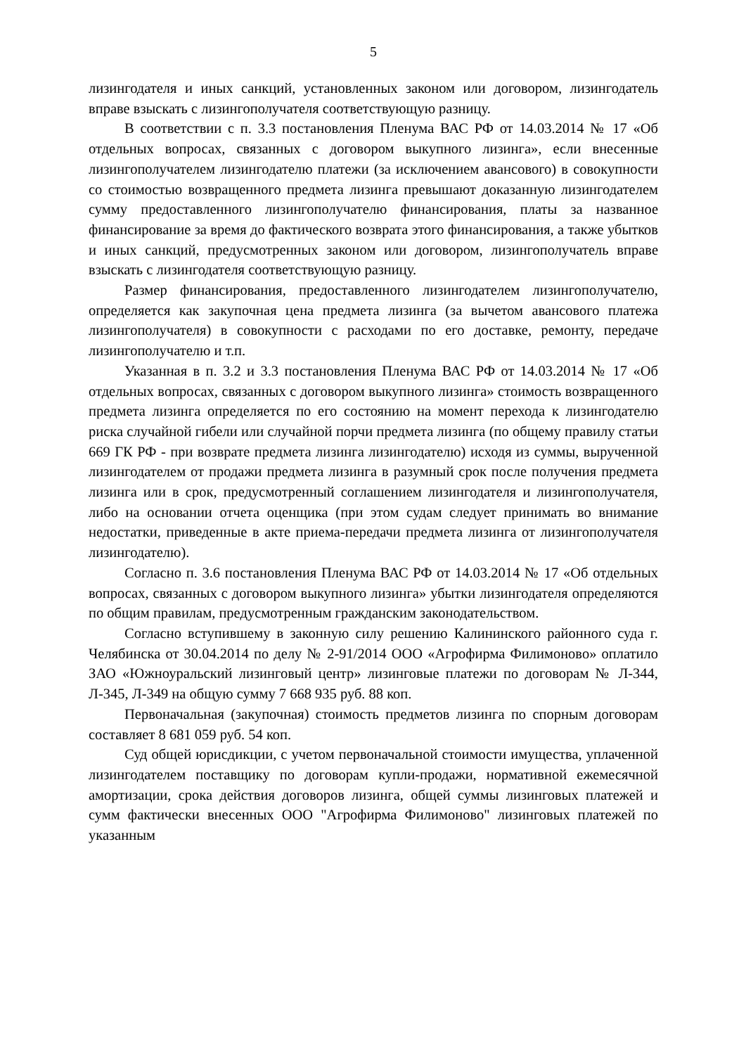5
лизингодателя и иных санкций, установленных законом или договором, лизингодатель вправе взыскать с лизингополучателя соответствующую разницу.
В соответствии с п. 3.3 постановления Пленума ВАС РФ от 14.03.2014 № 17 «Об отдельных вопросах, связанных с договором выкупного лизинга», если внесенные лизингополучателем лизингодателю платежи (за исключением авансового) в совокупности со стоимостью возвращенного предмета лизинга превышают доказанную лизингодателем сумму предоставленного лизингополучателю финансирования, платы за названное финансирование за время до фактического возврата этого финансирования, а также убытков и иных санкций, предусмотренных законом или договором, лизингополучатель вправе взыскать с лизингодателя соответствующую разницу.
Размер финансирования, предоставленного лизингодателем лизингополучателю, определяется как закупочная цена предмета лизинга (за вычетом авансового платежа лизингополучателя) в совокупности с расходами по его доставке, ремонту, передаче лизингополучателю и т.п.
Указанная в п. 3.2 и 3.3 постановления Пленума ВАС РФ от 14.03.2014 № 17 «Об отдельных вопросах, связанных с договором выкупного лизинга» стоимость возвращенного предмета лизинга определяется по его состоянию на момент перехода к лизингодателю риска случайной гибели или случайной порчи предмета лизинга (по общему правилу статьи 669 ГК РФ - при возврате предмета лизинга лизингодателю) исходя из суммы, вырученной лизингодателем от продажи предмета лизинга в разумный срок после получения предмета лизинга или в срок, предусмотренный соглашением лизингодателя и лизингополучателя, либо на основании отчета оценщика (при этом судам следует принимать во внимание недостатки, приведенные в акте приема-передачи предмета лизинга от лизингополучателя лизингодателю).
Согласно п. 3.6 постановления Пленума ВАС РФ от 14.03.2014 № 17 «Об отдельных вопросах, связанных с договором выкупного лизинга» убытки лизингодателя определяются по общим правилам, предусмотренным гражданским законодательством.
Согласно вступившему в законную силу решению Калининского районного суда г. Челябинска от 30.04.2014 по делу № 2-91/2014 ООО «Агрофирма Филимоново» оплатило ЗАО «Южноуральский лизинговый центр» лизинговые платежи по договорам № Л-344, Л-345, Л-349 на общую сумму 7 668 935 руб. 88 коп.
Первоначальная (закупочная) стоимость предметов лизинга по спорным договорам составляет 8 681 059 руб. 54 коп.
Суд общей юрисдикции, с учетом первоначальной стоимости имущества, уплаченной лизингодателем поставщику по договорам купли-продажи, нормативной ежемесячной амортизации, срока действия договоров лизинга, общей суммы лизинговых платежей и сумм фактически внесенных ООО "Агрофирма Филимоново" лизинговых платежей по указанным